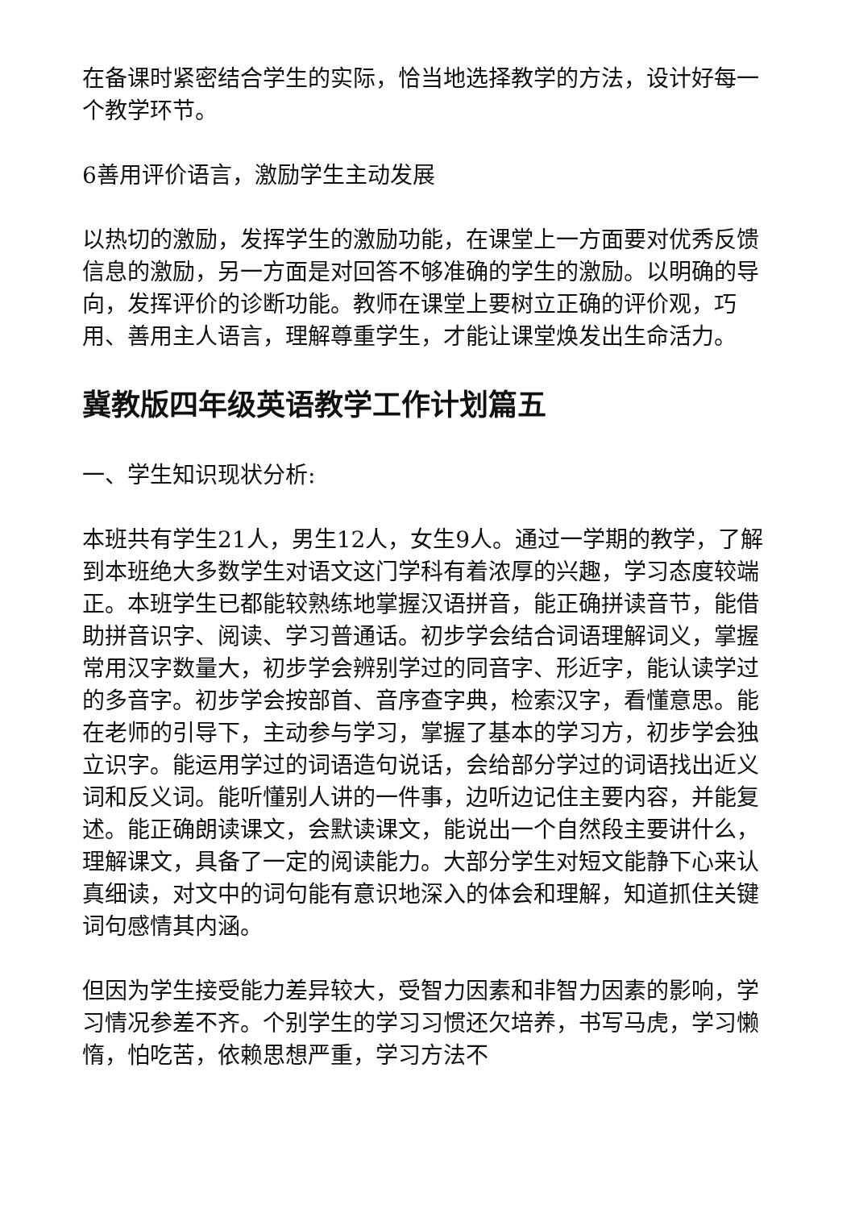在备课时紧密结合学生的实际，恰当地选择教学的方法，设计好每一个教学环节。
6善用评价语言，激励学生主动发展
以热切的激励，发挥学生的激励功能，在课堂上一方面要对优秀反馈信息的激励，另一方面是对回答不够准确的学生的激励。以明确的导向，发挥评价的诊断功能。教师在课堂上要树立正确的评价观，巧用、善用主人语言，理解尊重学生，才能让课堂焕发出生命活力。
冀教版四年级英语教学工作计划篇五
一、学生知识现状分析:
本班共有学生21人，男生12人，女生9人。通过一学期的教学，了解到本班绝大多数学生对语文这门学科有着浓厚的兴趣，学习态度较端正。本班学生已都能较熟练地掌握汉语拼音，能正确拼读音节，能借助拼音识字、阅读、学习普通话。初步学会结合词语理解词义，掌握常用汉字数量大，初步学会辨别学过的同音字、形近字，能认读学过的多音字。初步学会按部首、音序查字典，检索汉字，看懂意思。能在老师的引导下，主动参与学习，掌握了基本的学习方，初步学会独立识字。能运用学过的词语造句说话，会给部分学过的词语找出近义词和反义词。能听懂别人讲的一件事，边听边记住主要内容，并能复述。能正确朗读课文，会默读课文，能说出一个自然段主要讲什么，理解课文，具备了一定的阅读能力。大部分学生对短文能静下心来认真细读，对文中的词句能有意识地深入的体会和理解，知道抓住关键词句感情其内涵。
但因为学生接受能力差异较大，受智力因素和非智力因素的影响，学习情况参差不齐。个别学生的学习习惯还欠培养，书写马虎，学习懒惰，怕吃苦，依赖思想严重，学习方法不